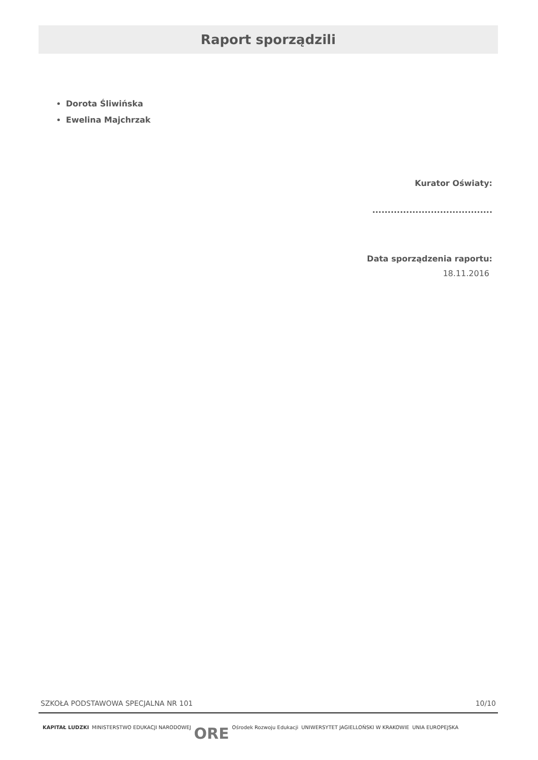Raport sporządzili
Dorota Śliwińska
Ewelina Majchrzak
Kurator Oświaty:
.......................................
Data sporządzenia raportu:
18.11.2016
SZKOŁA PODSTAWOWA SPECJALNA NR 101 10/10
KAPITAŁ LUDZKI MINISTERSTWO EDUKACJI NARODOWEJ ORE Ośrodek Rozwoju Edukacji UNIWERSYTET JAGIELLOŃSKI W KRAKOWIE UNIA EUROPEJSKA